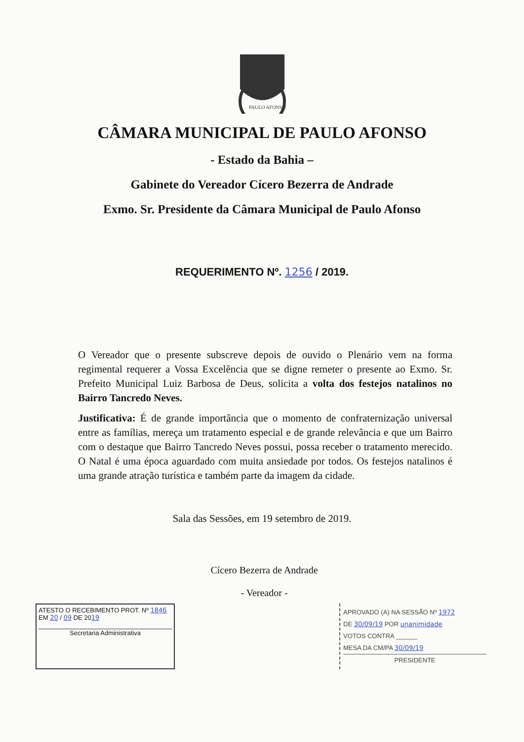PAULO AFONSO
CÂMARA MUNICIPAL DE PAULO AFONSO
- Estado da Bahia –
Gabinete do Vereador Cícero Bezerra de Andrade
Exmo. Sr. Presidente da Câmara Municipal de Paulo Afonso
REQUERIMENTO Nº. 1256 / 2019.
O Vereador que o presente subscreve depois de ouvido o Plenário vem na forma regimental requerer a Vossa Excelência que se digne remeter o presente ao Exmo. Sr. Prefeito Municipal Luiz Barbosa de Deus, solicita a volta dos festejos natalinos no Bairro Tancredo Neves.
Justificativa: É de grande importância que o momento de confraternização universal entre as famílias, mereça um tratamento especial e de grande relevância e que um Bairro com o destaque que Bairro Tancredo Neves possui, possa receber o tratamento merecido. O Natal é uma época aguardado com muita ansiedade por todos. Os festejos natalinos é uma grande atração turística e também parte da imagem da cidade.
Sala das Sessões, em 19 setembro de 2019.
Cícero Bezerra de Andrade
- Vereador -
ATESTO O RECEBIMENTO PROT. Nº 1846
EM 20 / 09 DE 2019
Secretaria Administrativa
APROVADO (A) NA SESSÃO Nº 1972
DE 30/09/19 POR unanimidade
VOTOS CONTRA ______
MESA DA CM/PA 30/09/19
PRESIDENTE